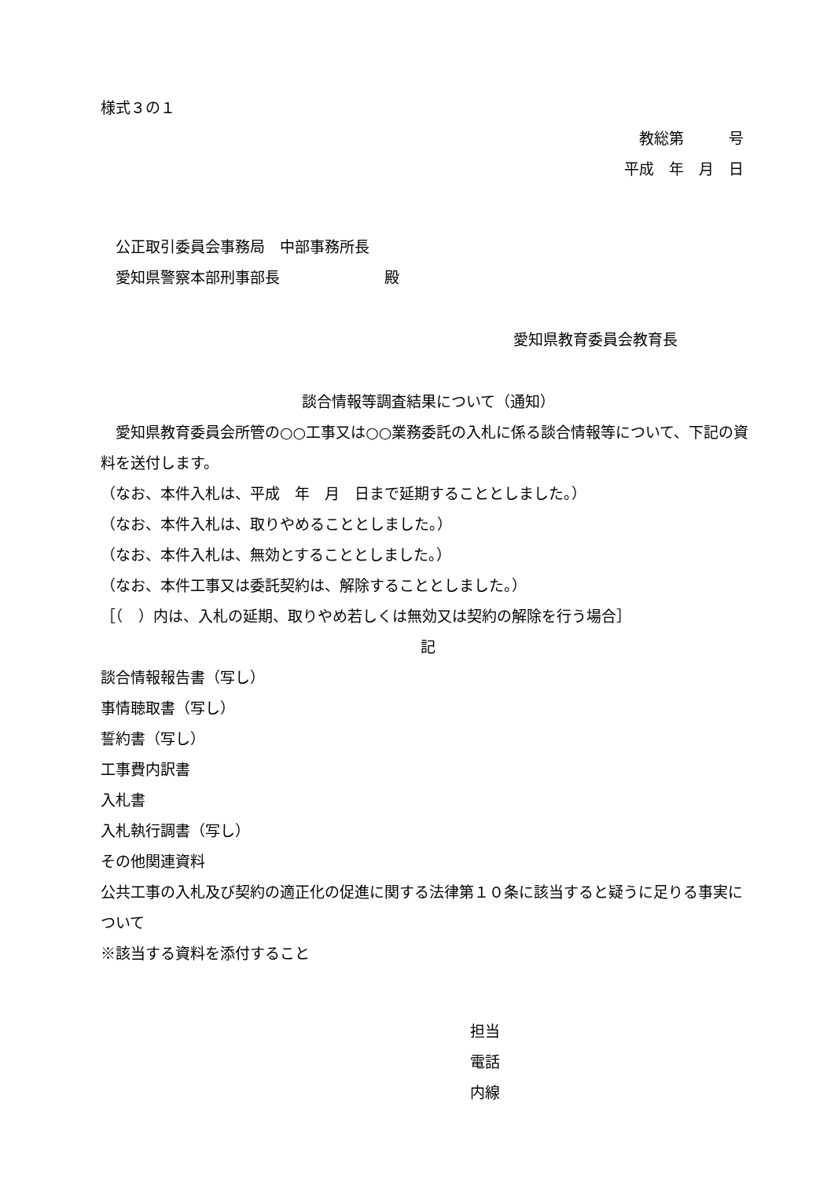様式３の１
教総第　　　号
平成　年　月　日
　公正取引委員会事務局　中部事務所長
　愛知県警察本部刑事部長　　　　　　　殿
愛知県教育委員会教育長
談合情報等調査結果について（通知）
　愛知県教育委員会所管の○○工事又は○○業務委託の入札に係る談合情報等について、下記の資料を送付します。
（なお、本件入札は、平成　年　月　日まで延期することとしました。）
（なお、本件入札は、取りやめることとしました。）
（なお、本件入札は、無効とすることとしました。）
（なお、本件工事又は委託契約は、解除することとしました。）
［（　）内は、入札の延期、取りやめ若しくは無効又は契約の解除を行う場合］
記
談合情報報告書（写し）
事情聴取書（写し）
誓約書（写し）
工事費内訳書
入札書
入札執行調書（写し）
その他関連資料
公共工事の入札及び契約の適正化の促進に関する法律第１０条に該当すると疑うに足りる事実について
※該当する資料を添付すること
担当
電話
内線